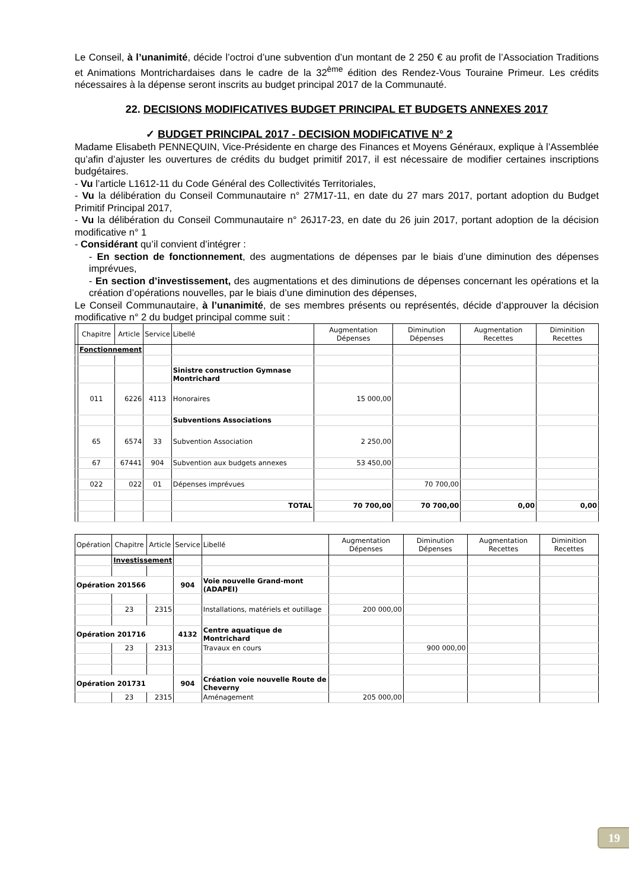Le Conseil, à l’unanimité, décide l’octroi d’une subvention d’un montant de 2 250 € au profit de l’Association Traditions et Animations Montrichardaises dans le cadre de la 32<sup>ème</sup> édition des Rendez-Vous Touraine Primeur. Les crédits nécessaires à la dépense seront inscrits au budget principal 2017 de la Communauté.
22. DECISIONS MODIFICATIVES BUDGET PRINCIPAL ET BUDGETS ANNEXES 2017
✓ BUDGET PRINCIPAL 2017 - DECISION MODIFICATIVE N° 2
Madame Elisabeth PENNEQUIN, Vice-Présidente en charge des Finances et Moyens Généraux, explique à l’Assemblée qu’afin d’ajuster les ouvertures de crédits du budget primitif 2017, il est nécessaire de modifier certaines inscriptions budgétaires.
- Vu l’article L1612-11 du Code Général des Collectivités Territoriales,
- Vu la délibération du Conseil Communautaire n° 27M17-11, en date du 27 mars 2017, portant adoption du Budget Primitif Principal 2017,
- Vu la délibération du Conseil Communautaire n° 26J17-23, en date du 26 juin 2017, portant adoption de la décision modificative n° 1
- Considérant qu’il convient d’intégrer :
- En section de fonctionnement, des augmentations de dépenses par le biais d’une diminution des dépenses imprévues,
- En section d’investissement, des augmentations et des diminutions de dépenses concernant les opérations et la création d’opérations nouvelles, par le biais d’une diminution des dépenses,
Le Conseil Communautaire, à l’unanimité, de ses membres présents ou représentés, décide d’approuver la décision modificative n° 2 du budget principal comme suit :
| | Chapitre | Article | Service | Libellé | Augmentation Dépenses | Diminution Dépenses | Augmentation Recettes | Diminition Recettes |
| --- | --- | --- | --- | --- | --- | --- | --- | --- |
| | Fonctionnement | | | | | | | |
| | | | | Sinistre construction Gymnase Montrichard | | | | |
| | 011 | 6226 | 4113 | Honoraires | 15 000,00 | | | |
| | | | | Subventions Associations | | | | |
| | 65 | 6574 | 33 | Subvention Association | 2 250,00 | | | |
| | 67 | 67441 | 904 | Subvention aux budgets annexes | 53 450,00 | | | |
| | 022 | 022 | 01 | Dépenses imprévues | | 70 700,00 | | |
| | | | | TOTAL | 70 700,00 | 70 700,00 | 0,00 | 0,00 |
| Opération | Chapitre | Article | Service | Libellé | Augmentation Dépenses | Diminution Dépenses | Augmentation Recettes | Diminition Recettes |
| --- | --- | --- | --- | --- | --- | --- | --- | --- |
| | Investissement | | | | | | | |
| Opération 201566 | | | 904 | Voie nouvelle Grand-mont (ADAPEI) | | | | |
| | 23 | 2315 | | Installations, matériels et outillage | 200 000,00 | | | |
| Opération 201716 | | | 4132 | Centre aquatique de Montrichard | | | | |
| | 23 | 2313 | | Travaux en cours | | 900 000,00 | | |
| Opération 201731 | | | 904 | Création voie nouvelle Route de Cheverny | | | | |
| | 23 | 2315 | | Aménagement | 205 000,00 | | | |
19